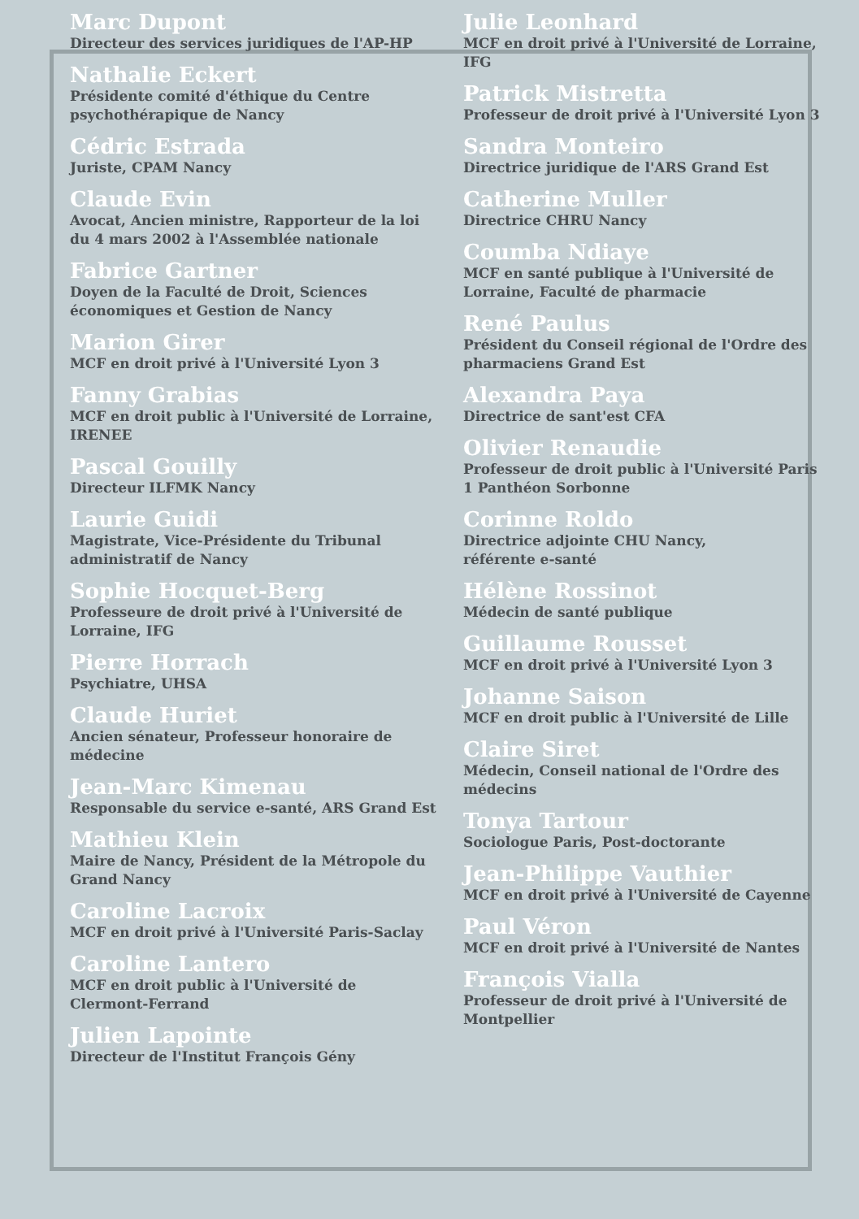Marc Dupont
Directeur des services juridiques de l'AP-HP
Nathalie Eckert
Présidente comité d'éthique du Centre psychothérapique de Nancy
Cédric Estrada
Juriste, CPAM Nancy
Claude Evin
Avocat, Ancien ministre, Rapporteur de la loi du 4 mars 2002 à l'Assemblée nationale
Fabrice Gartner
Doyen de la Faculté de Droit, Sciences économiques et Gestion de Nancy
Marion Girer
MCF en droit privé à l'Université Lyon 3
Fanny Grabias
MCF en droit public à l'Université de Lorraine, IRENEE
Pascal Gouilly
Directeur ILFMK Nancy
Laurie Guidi
Magistrate, Vice-Présidente du Tribunal administratif de Nancy
Sophie Hocquet-Berg
Professeure de droit privé à l'Université de Lorraine, IFG
Pierre Horrach
Psychiatre, UHSA
Claude Huriet
Ancien sénateur, Professeur honoraire de médecine
Jean-Marc Kimenau
Responsable du service e-santé, ARS Grand Est
Mathieu Klein
Maire de Nancy, Président de la Métropole du Grand Nancy
Caroline Lacroix
MCF en droit privé à l'Université Paris-Saclay
Caroline Lantero
MCF en droit public à l'Université de Clermont-Ferrand
Julien Lapointe
Directeur de l'Institut François Gény
Julie Leonhard
MCF en droit privé à l'Université de Lorraine, IFG
Patrick Mistretta
Professeur de droit privé à l'Université Lyon 3
Sandra Monteiro
Directrice juridique de l'ARS Grand Est
Catherine Muller
Directrice CHRU Nancy
Coumba Ndiaye
MCF en santé publique à l'Université de Lorraine, Faculté de pharmacie
René Paulus
Président du Conseil régional de l'Ordre des pharmaciens Grand Est
Alexandra Paya
Directrice de sant'est CFA
Olivier Renaudie
Professeur de droit public à l'Université Paris 1 Panthéon Sorbonne
Corinne Roldo
Directrice adjointe CHU Nancy,
référente e-santé
Hélène Rossinot
Médecin de santé publique
Guillaume Rousset
MCF en droit privé à l'Université Lyon 3
Johanne Saison
MCF en droit public à l'Université de Lille
Claire Siret
Médecin, Conseil national de l'Ordre des médecins
Tonya Tartour
Sociologue Paris, Post-doctorante
Jean-Philippe Vauthier
MCF en droit privé à l'Université de Cayenne
Paul Véron
MCF en droit privé à l'Université de Nantes
François Vialla
Professeur de droit privé à l'Université de Montpellier